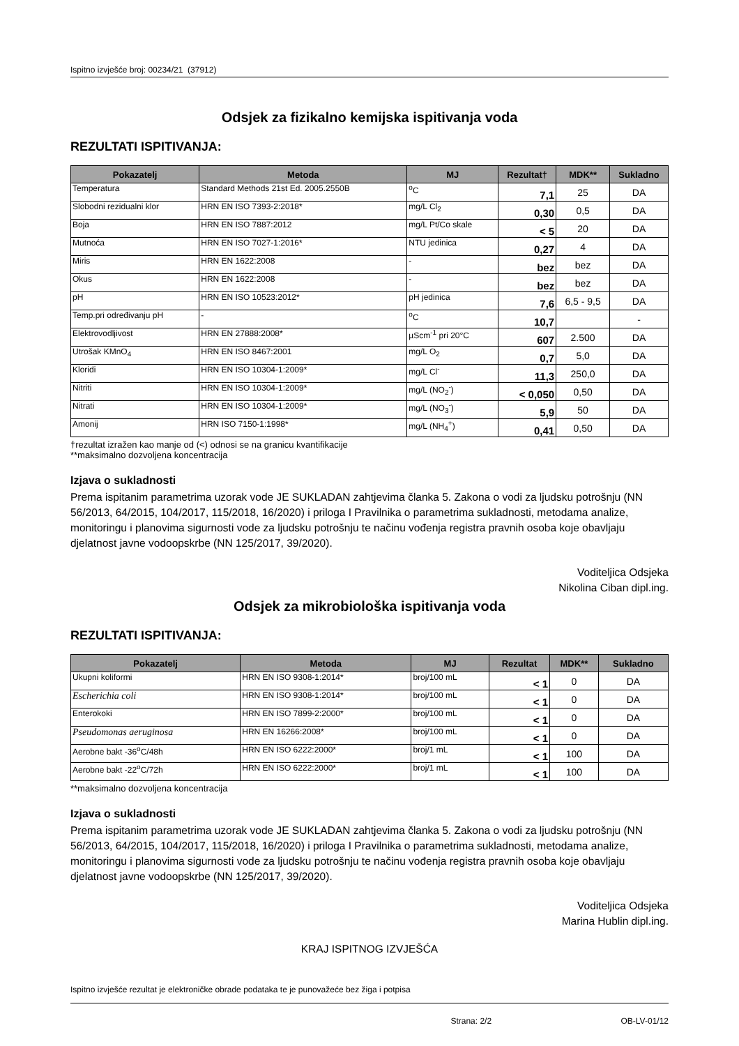Ispitno izvješće broj: 00234/21 (37912)
Odsjek za fizikalno kemijska ispitivanja voda
REZULTATI ISPITIVANJA:
| Pokazatelj | Metoda | MJ | Rezultat† | MDK** | Sukladno |
| --- | --- | --- | --- | --- | --- |
| Temperatura | Standard Methods 21st Ed. 2005.2550B | <sup>o</sup> C | 7,1 | 25 | DA |
| Slobodni rezidualni klor | HRN EN ISO 7393-2:2018* | mg/L Cl<sub>2</sub> | 0,30 | 0,5 | DA |
| Boja | HRN EN ISO 7887:2012 | mg/L Pt/Co skale | < 5 | 20 | DA |
| Mutnoća | HRN EN ISO 7027-1:2016* | NTU jedinica | 0,27 | 4 | DA |
| Miris | HRN EN 1622:2008 | - | bez | bez | DA |
| Okus | HRN EN 1622:2008 | - | bez | bez | DA |
| pH | HRN EN ISO 10523:2012* | pH jedinica | 7,6 | 6,5 - 9,5 | DA |
| Temp.pri određivanju pH | - | <sup>o</sup> C | 10,7 | | - |
| Elektrovodljivost | HRN EN 27888:2008* | µScm<sup>-1</sup> pri 20°C | 607 | 2.500 | DA |
| Utrošak KMnO<sub>4</sub> | HRN EN ISO 8467:2001 | mg/L O<sub>2</sub> | 0,7 | 5,0 | DA |
| Kloridi | HRN EN ISO 10304-1:2009* | mg/L Cl<sup>-</sup> | 11,3 | 250,0 | DA |
| Nitriti | HRN EN ISO 10304-1:2009* | mg/L (NO<sub>2</sub><sup>-</sup>) | < 0,050 | 0,50 | DA |
| Nitrati | HRN EN ISO 10304-1:2009* | mg/L (NO<sub>3</sub><sup>-</sup>) | 5,9 | 50 | DA |
| Amonij | HRN ISO 7150-1:1998* | mg/L (NH<sub>4</sub><sup>+</sup>) | 0,41 | 0,50 | DA |
†rezultat izražen kao manje od (<) odnosi se na granicu kvantifikacije
**maksimalno dozvoljena koncentracija
Izjava o sukladnosti
Prema ispitanim parametrima uzorak vode JE SUKLADAN zahtjevima članka 5. Zakona o vodi za ljudsku potrošnju (NN 56/2013, 64/2015, 104/2017, 115/2018, 16/2020) i priloga I Pravilnika o parametrima sukladnosti, metodama analize, monitoringu i planovima sigurnosti vode za ljudsku potrošnju te načinu vođenja registra pravnih osoba koje obavljaju djelatnost javne vodoopskrbe (NN 125/2017, 39/2020).
Voditeljica Odsjeka
Nikolina Ciban dipl.ing.
Odsjek za mikrobiološka ispitivanja voda
REZULTATI ISPITIVANJA:
| Pokazatelj | Metoda | MJ | Rezultat | MDK** | Sukladno |
| --- | --- | --- | --- | --- | --- |
| Ukupni koliformi | HRN EN ISO 9308-1:2014* | broj/100 mL | < 1 | 0 | DA |
| Escherichia coli | HRN EN ISO 9308-1:2014* | broj/100 mL | < 1 | 0 | DA |
| Enterokoki | HRN EN ISO 7899-2:2000* | broj/100 mL | < 1 | 0 | DA |
| Pseudomonas aeruginosa | HRN EN 16266:2008* | broj/100 mL | < 1 | 0 | DA |
| Aerobne bakt -36<sup>o</sup>C/48h | HRN EN ISO 6222:2000* | broj/1 mL | < 1 | 100 | DA |
| Aerobne bakt -22<sup>o</sup>C/72h | HRN EN ISO 6222:2000* | broj/1 mL | < 1 | 100 | DA |
**maksimalno dozvoljena koncentracija
Izjava o sukladnosti
Prema ispitanim parametrima uzorak vode JE SUKLADAN zahtjevima članka 5. Zakona o vodi za ljudsku potrošnju (NN 56/2013, 64/2015, 104/2017, 115/2018, 16/2020) i priloga I Pravilnika o parametrima sukladnosti, metodama analize, monitoringu i planovima sigurnosti vode za ljudsku potrošnju te načinu vođenja registra pravnih osoba koje obavljaju djelatnost javne vodoopskrbe (NN 125/2017, 39/2020).
Voditeljica Odsjeka
Marina Hublin dipl.ing.
KRAJ ISPITNOG IZVJEŠĆA
Ispitno izvješće rezultat je elektroničke obrade podataka te je punovažeće bez žiga i potpisa
Strana: 2/2 OB-LV-01/12